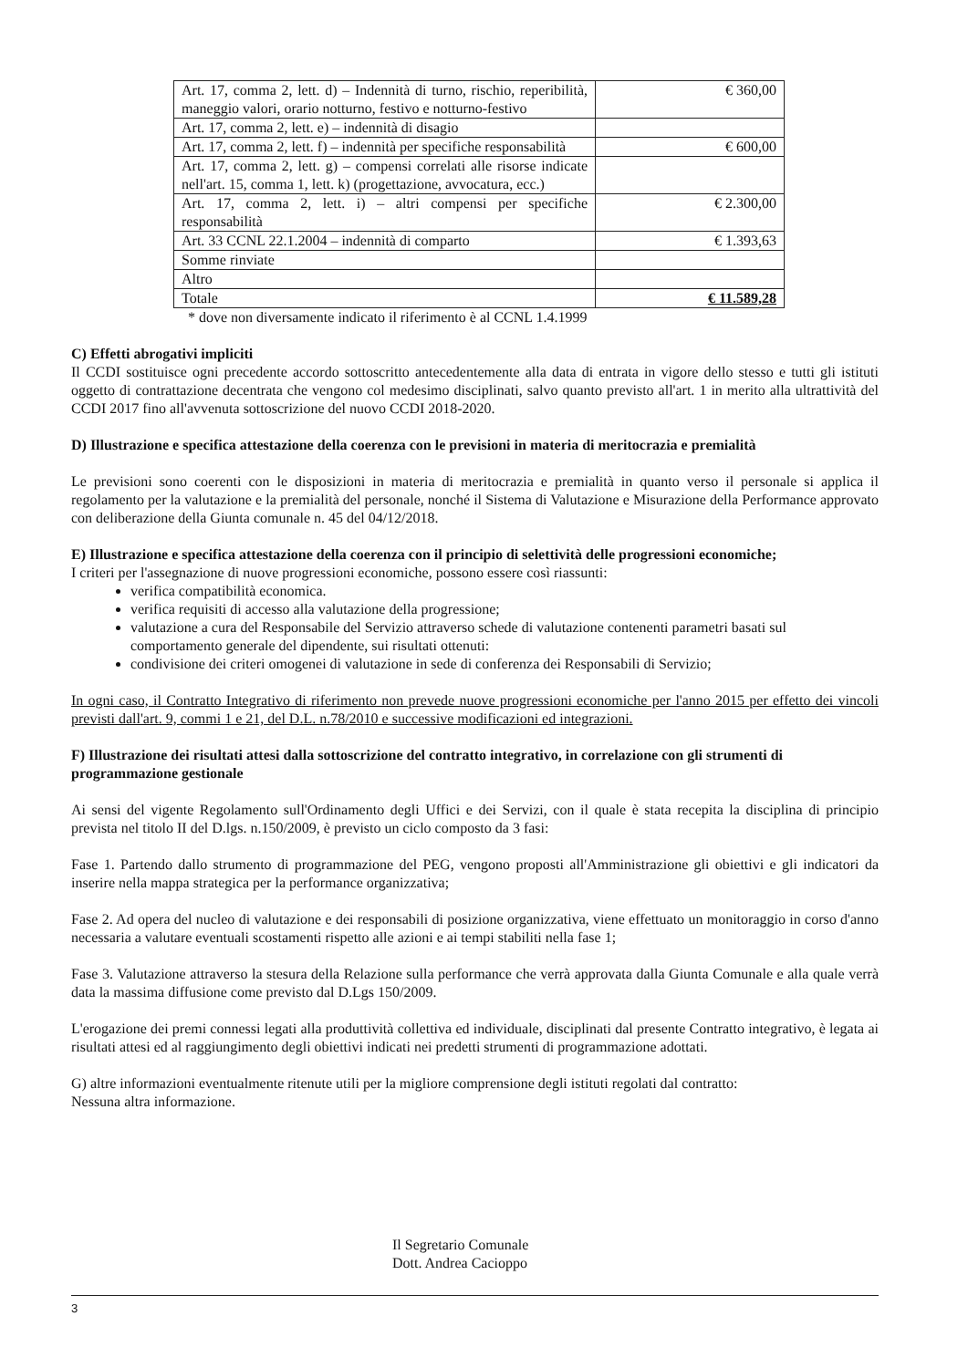| Art. 17, comma 2, lett. d) – Indennità di turno, rischio, reperibilità, maneggio valori, orario notturno, festivo e notturno-festivo | € 360,00 |
| Art. 17, comma 2, lett. e) – indennità di disagio | |
| Art. 17, comma 2, lett. f) – indennità per specifiche responsabilità | € 600,00 |
| Art. 17, comma 2, lett. g) – compensi correlati alle risorse indicate nell'art. 15, comma 1, lett. k) (progettazione, avvocatura, ecc.) | |
| Art. 17, comma 2, lett. i) – altri compensi per specifiche responsabilità | € 2.300,00 |
| Art. 33 CCNL 22.1.2004 – indennità di comparto | € 1.393,63 |
| Somme rinviate | |
| Altro | |
| Totale | € 11.589,28 |
* dove non diversamente indicato il riferimento è al CCNL 1.4.1999
C) Effetti abrogativi impliciti
Il CCDI sostituisce ogni precedente accordo sottoscritto antecedentemente alla data di entrata in vigore dello stesso e tutti gli istituti oggetto di contrattazione decentrata che vengono col medesimo disciplinati, salvo quanto previsto all'art. 1 in merito alla ultrattività del CCDI 2017 fino all'avvenuta sottoscrizione del nuovo CCDI 2018-2020.
D) Illustrazione e specifica attestazione della coerenza con le previsioni in materia di meritocrazia e premialità
Le previsioni sono coerenti con le disposizioni in materia di meritocrazia e premialità in quanto verso il personale si applica il regolamento per la valutazione e la premialità del personale, nonché il Sistema di Valutazione e Misurazione della Performance approvato con deliberazione della Giunta comunale n. 45 del 04/12/2018.
E) Illustrazione e specifica attestazione della coerenza con il principio di selettività delle progressioni economiche;
I criteri per l'assegnazione di nuove progressioni economiche, possono essere così riassunti:
verifica compatibilità economica.
verifica requisiti di accesso alla valutazione della progressione;
valutazione a cura del Responsabile del Servizio attraverso schede di valutazione contenenti parametri basati sul comportamento generale del dipendente, sui risultati ottenuti:
condivisione dei criteri omogenei di valutazione in sede di conferenza dei Responsabili di Servizio;
In ogni caso, il Contratto Integrativo di riferimento non prevede nuove progressioni economiche per l'anno 2015 per effetto dei vincoli previsti dall'art. 9, commi 1 e 21, del D.L. n.78/2010 e successive modificazioni ed integrazioni.
F) Illustrazione dei risultati attesi dalla sottoscrizione del contratto integrativo, in correlazione con gli strumenti di programmazione gestionale
Ai sensi del vigente Regolamento sull'Ordinamento degli Uffici e dei Servizi, con il quale è stata recepita la disciplina di principio prevista nel titolo II del D.lgs. n.150/2009, è previsto un ciclo composto da 3 fasi:
Fase 1. Partendo dallo strumento di programmazione del PEG, vengono proposti all'Amministrazione gli obiettivi e gli indicatori da inserire nella mappa strategica per la performance organizzativa;
Fase 2. Ad opera del nucleo di valutazione e dei responsabili di posizione organizzativa, viene effettuato un monitoraggio in corso d'anno necessaria a valutare eventuali scostamenti rispetto alle azioni e ai tempi stabiliti nella fase 1;
Fase 3. Valutazione attraverso la stesura della Relazione sulla performance che verrà approvata dalla Giunta Comunale e alla quale verrà data la massima diffusione come previsto dal D.Lgs 150/2009.
L'erogazione dei premi connessi legati alla produttività collettiva ed individuale, disciplinati dal presente Contratto integrativo, è legata ai risultati attesi ed al raggiungimento degli obiettivi indicati nei predetti strumenti di programmazione adottati.
G) altre informazioni eventualmente ritenute utili per la migliore comprensione degli istituti regolati dal contratto:
Nessuna altra informazione.
Il Segretario Comunale
Dott. Andrea Cacioppo
3